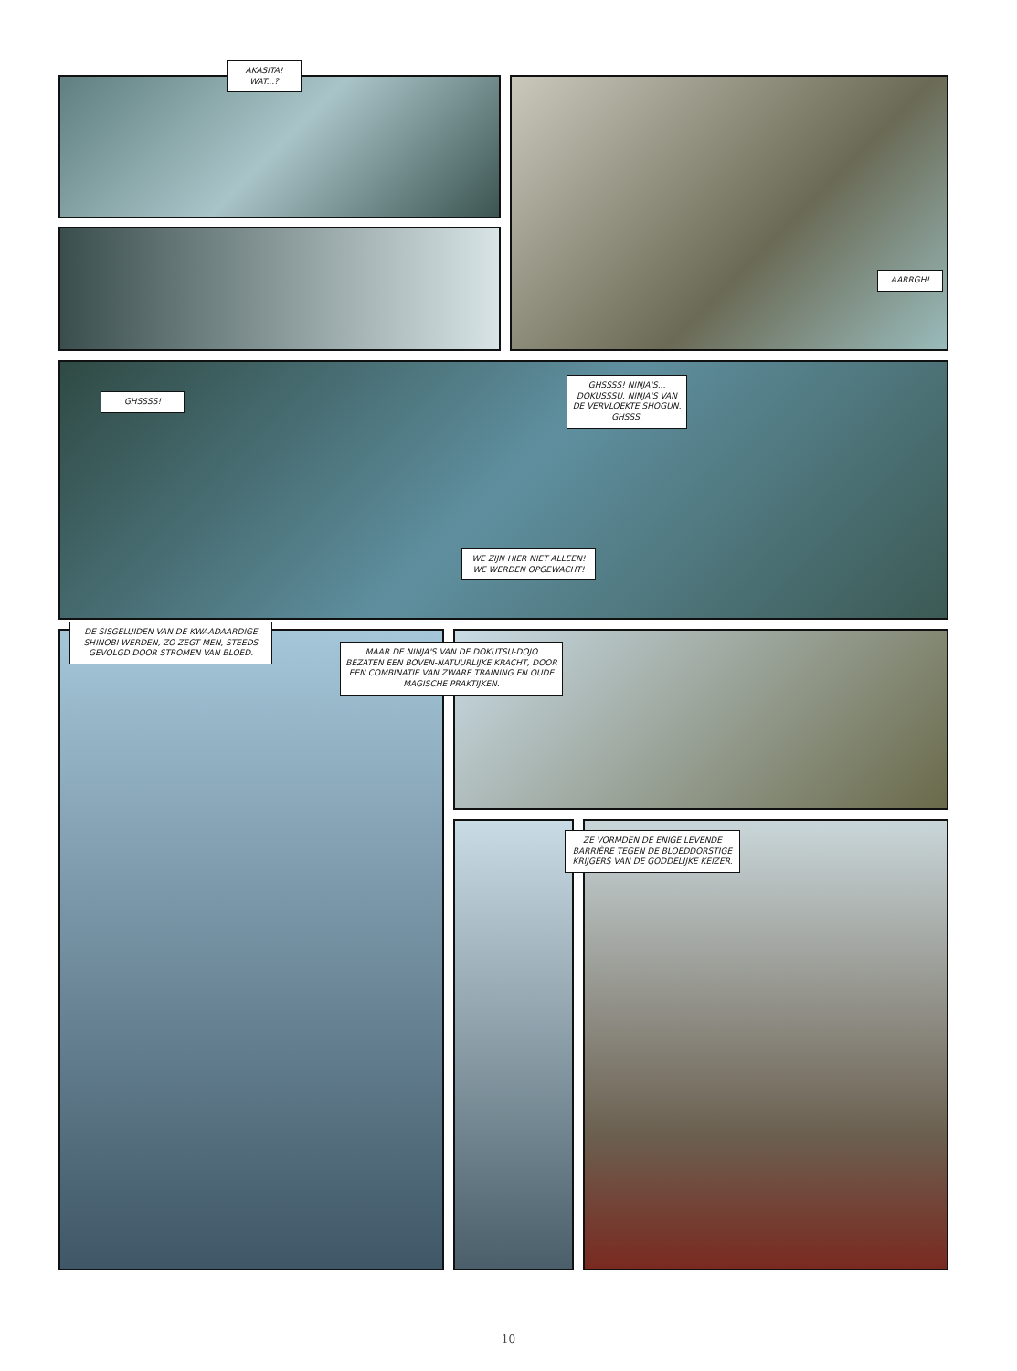AKASITA!
WAT...?
AARRGH!
GHSSSS!
GHSSSS! NINJA'S... DOKUSSSU. NINJA'S VAN DE VERVLOEKTE SHOGUN, GHSSS.
WE ZIJN HIER NIET ALLEEN! WE WERDEN OPGEWACHT!
DE SISGELUIDEN VAN DE KWAADAARDIGE SHINOBI WERDEN, ZO ZEGT MEN, STEEDS GEVOLGD DOOR STROMEN VAN BLOED.
MAAR DE NINJA'S VAN DE DOKUTSU-DOJO BEZATEN EEN BOVEN-NATUURLIJKE KRACHT, DOOR EEN COMBINATIE VAN ZWARE TRAINING EN OUDE MAGISCHE PRAKTIJKEN.
ZE VORMDEN DE ENIGE LEVENDE BARRIÈRE TEGEN DE BLOEDDORSTIGE KRIJGERS VAN DE GODDELIJKE KEIZER.
10